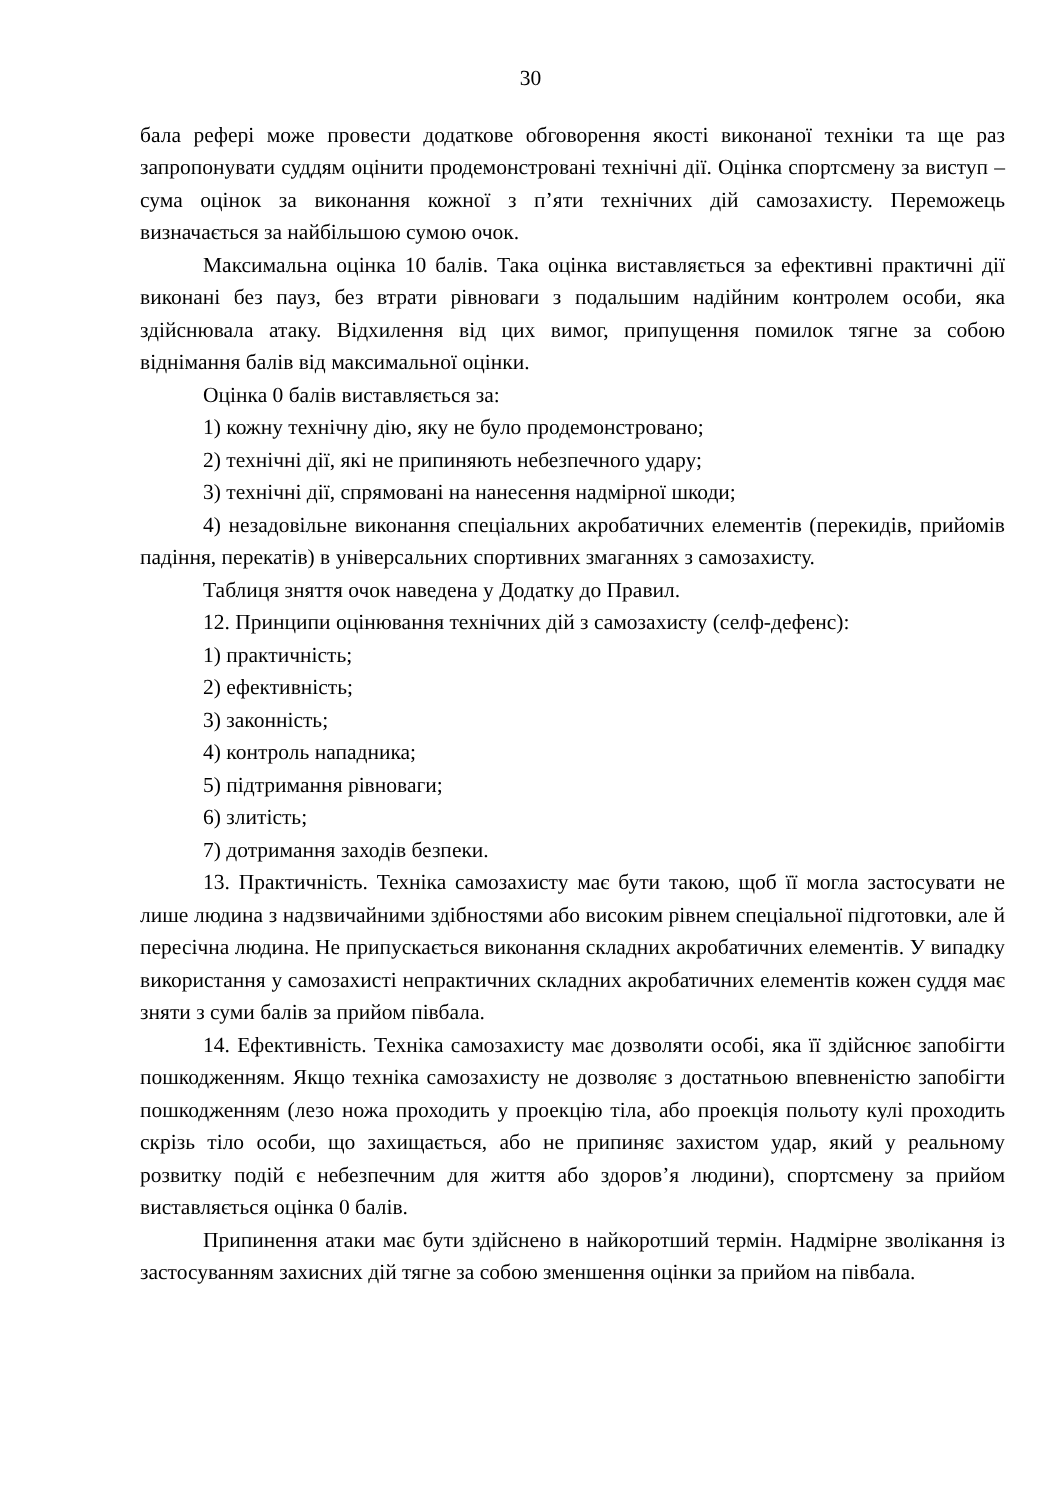30
бала рефері може провести додаткове обговорення якості виконаної техніки та ще раз запропонувати суддям оцінити продемонстровані технічні дії. Оцінка спортсмену за виступ – сума оцінок за виконання кожної з п’яти технічних дій самозахисту. Переможець визначається за найбільшою сумою очок.
Максимальна оцінка 10 балів. Така оцінка виставляється за ефективні практичні дії виконані без пауз, без втрати рівноваги з подальшим надійним контролем особи, яка здійснювала атаку. Відхилення від цих вимог, припущення помилок тягне за собою віднімання балів від максимальної оцінки.
Оцінка 0 балів виставляється за:
1) кожну технічну дію, яку не було продемонстровано;
2) технічні дії, які не припиняють небезпечного удару;
3) технічні дії, спрямовані на нанесення надмірної шкоди;
4) незадовільне виконання спеціальних акробатичних елементів (перекидів, прийомів падіння, перекатів) в універсальних спортивних змаганнях з самозахисту.
Таблиця зняття очок наведена у Додатку до Правил.
12. Принципи оцінювання технічних дій з самозахисту (селф-дефенс):
1) практичність;
2) ефективність;
3) законність;
4) контроль нападника;
5) підтримання рівноваги;
6) злитість;
7) дотримання заходів безпеки.
13. Практичність. Техніка самозахисту має бути такою, щоб її могла застосувати не лише людина з надзвичайними здібностями або високим рівнем спеціальної підготовки, але й пересічна людина. Не припускається виконання складних акробатичних елементів. У випадку використання у самозахисті непрактичних складних акробатичних елементів кожен суддя має зняти з суми балів за прийом півбала.
14. Ефективність. Техніка самозахисту має дозволяти особі, яка її здійснює запобігти пошкодженням. Якщо техніка самозахисту не дозволяє з достатньою впевненістю запобігти пошкодженням (лезо ножа проходить у проекцію тіла, або проекція польоту кулі проходить скрізь тіло особи, що захищається, або не припиняє захистом удар, який у реальному розвитку подій є небезпечним для життя або здоров’я людини), спортсмену за прийом виставляється оцінка 0 балів.
Припинення атаки має бути здійснено в найкоротший термін. Надмірне зволікання із застосуванням захисних дій тягне за собою зменшення оцінки за прийом на півбала.